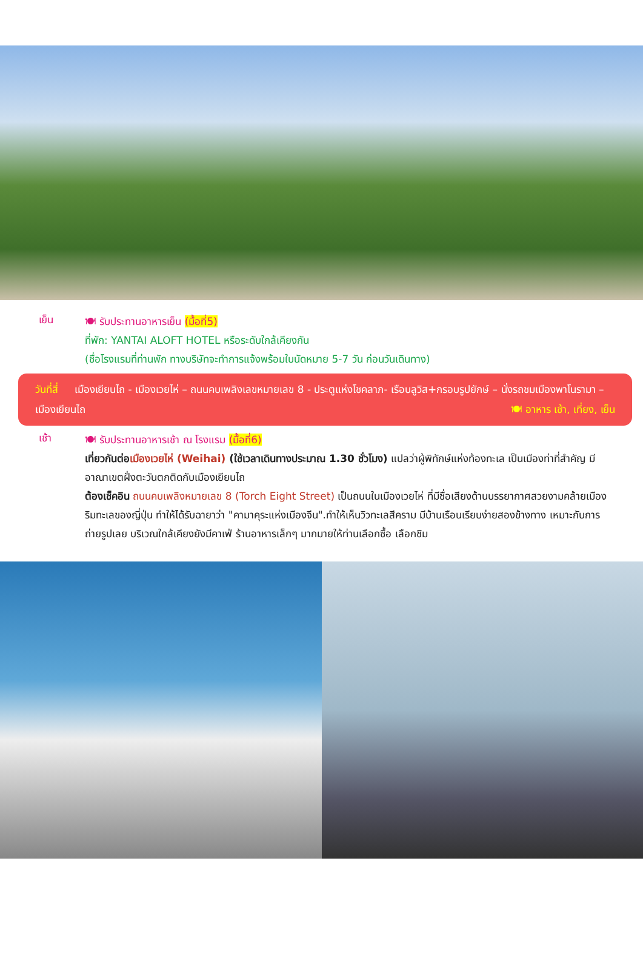เย็น
🍽 รับประทานอาหารเย็น (มื้อที่5)
ที่พัก: YANTAI ALOFT HOTEL หรือระดับใกล้เคียงกัน
(ชื่อโรงแรมที่ท่านพัก ทางบริษัทจะทำการแจ้งพร้อมใบนัดหมาย 5-7 วัน ก่อนวันเดินทาง)
วันที่สี่ เมืองเยียนไถ - เมืองเวยไห่ – ถนนคบเพลิงเลขหมายเลข 8 - ประตูแห่งโชคลาภ- เรือบลูวิส+กรอบรูปยักษ์ – นั่งรถชมเมืองพาโนรามา – เมืองเยียนไถ 🍽 อาหาร เช้า, เที่ยง, เย็น
เช้า
🍽 รับประทานอาหารเช้า ณ โรงแรม (มื้อที่6)
เที่ยวกันต่อเมืองเวยไห่ (Weihai) (ใช้เวลาเดินทางประมาณ 1.30 ชั่วโมง) แปลว่าผู้พิทักษ์แห่งท้องทะเล เป็นเมืองท่าที่สำคัญ มีอาณาเขตฝั่งตะวันตกติดกับเมืองเยียนไถ
ต้องเช็คอิน ถนนคบเพลิงหมายเลข 8 (Torch Eight Street) เป็นถนนในเมืองเวยไห่ ที่มีชื่อเสียงด้านบรรยากาศสวยงามคล้ายเมืองริมทะเลของญี่ปุ่น ทำให้ได้รับฉายาว่า "คามาคุระแห่งเมืองจีน".ทำให้เห็นวิวทะเลสีคราม มีบ้านเรือนเรียบง่ายสองข้างทาง เหมาะกับการถ่ายรูปเลย บริเวณใกล้เคียงยังมีคาเฟ่ ร้านอาหารเล็กๆ มากมายให้ท่านเลือกซื้อ เลือกชิม